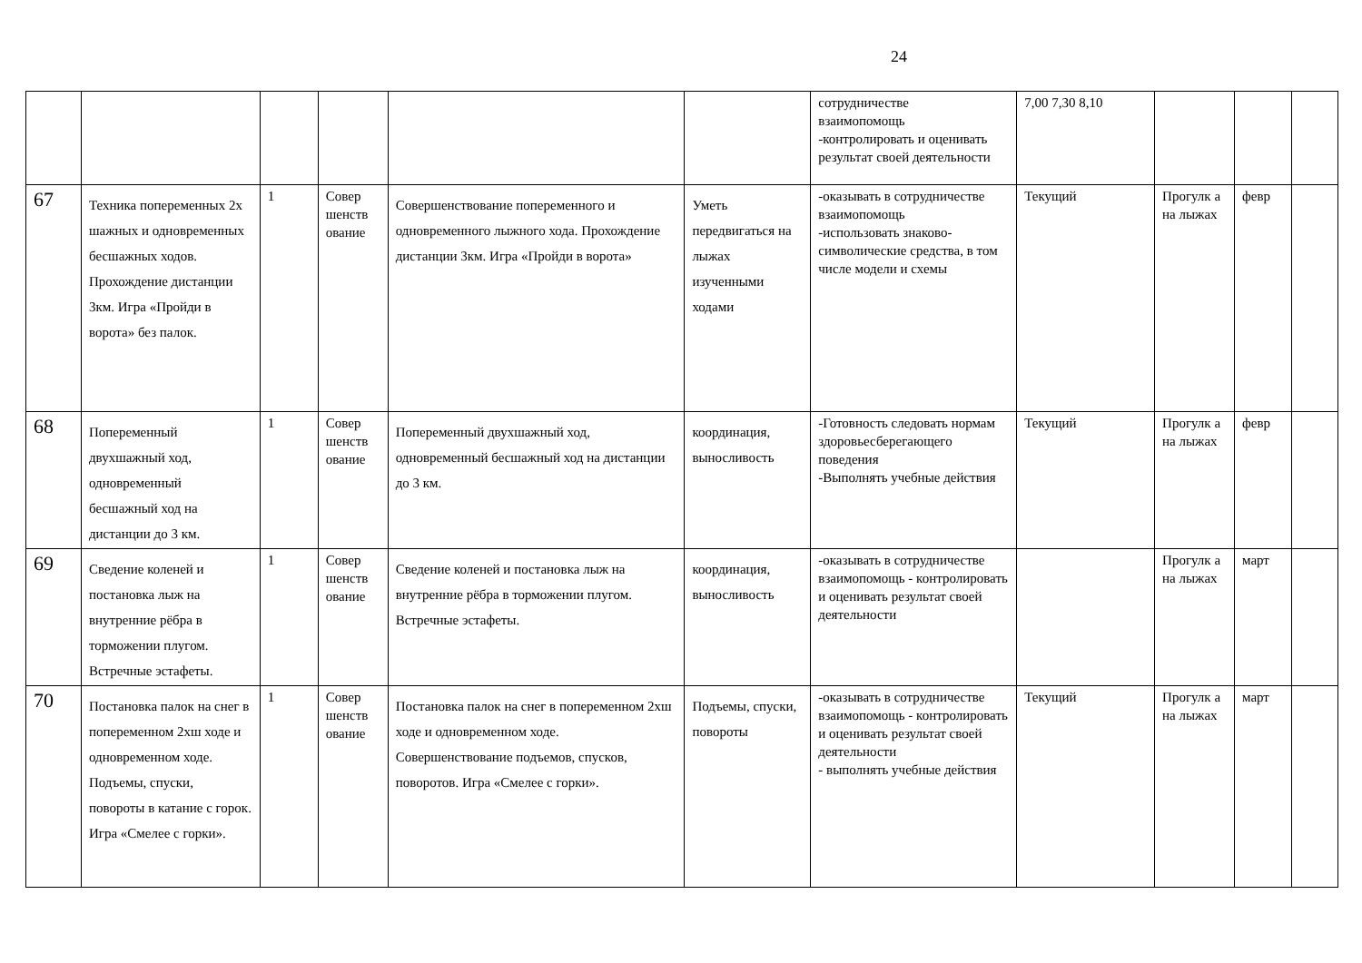24
| | | | | | | сотрудничестве взаимопомощь -контролировать и оценивать результат своей деятельности | 7,00 7,30 8,10 | | | |
| 67 | Техника попеременных 2х шажных и одновременных бесшажных ходов. Прохождение дистанции 3км. Игра «Пройди в ворота» без палок. | 1 | Совер шенств ование | Совершенствование попеременного и одновременного лыжного хода. Прохождение дистанции 3км. Игра «Пройди в ворота» | Уметь передвигаться на лыжах изученными ходами | -оказывать в сотрудничестве взаимопомощь -использовать знаково-символические средства, в том числе модели и схемы | Текущий | Прогулк а на лыжах | февр | |
| 68 | Попеременный двухшажный ход, одновременный бесшажный ход на дистанции до 3 км. | 1 | Совер шенств ование | Попеременный двухшажный ход, одновременный бесшажный ход на дистанции до 3 км. | координация, выносливость | -Готовность следовать нормам здоровьесберегающего поведения -Выполнять учебные действия | Текущий | Прогулк а на лыжах | февр | |
| 69 | Сведение коленей и постановка лыж на внутренние рёбра в торможении плугом. Встречные эстафеты. | 1 | Совер шенств ование | Сведение коленей и постановка лыж на внутренние рёбра в торможении плугом. Встречные эстафеты. | координация, выносливость | -оказывать в сотрудничестве взаимопомощь - контролировать и оценивать результат своей деятельности | | Прогулк а на лыжах | март | |
| 70 | Постановка палок на снег в попеременном 2хш ходе и одновременном ходе. Подъемы, спуски, повороты в катание с горок. Игра «Смелее с горки». | 1 | Совер шенств ование | Постановка палок на снег в попеременном 2хш ходе и одновременном ходе. Совершенствование подъемов, спусков, поворотов. Игра «Смелее с горки». | Подъемы, спуски, повороты | -оказывать в сотрудничестве взаимопомощь - контролировать и оценивать результат своей деятельности - выполнять учебные действия | Текущий | Прогулк а на лыжах | март | |